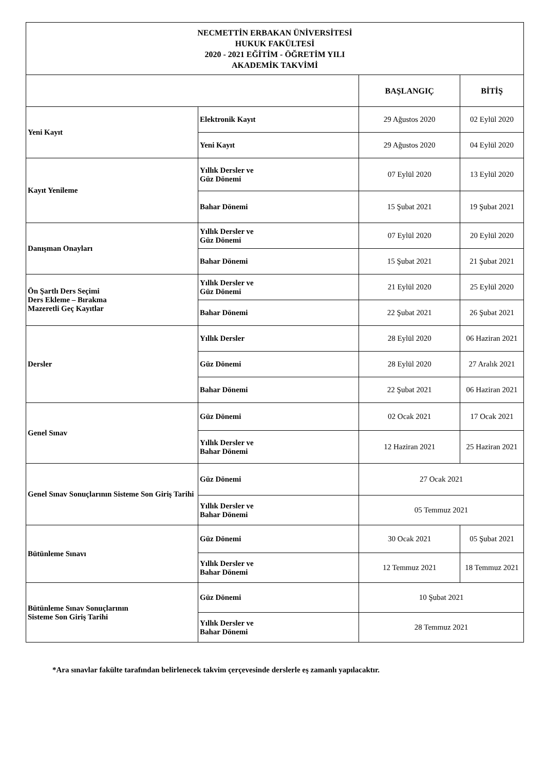| NECMETTİN ERBAKAN ÜNİVERSİTESİ HUKUK FAKÜLTESİ 2020 - 2021 EĞİTİM - ÖĞRETİM YILI AKADEMİK TAKVİMİ | | | |
| | | BAŞLANGIÇ | BİTİŞ |
| Yeni Kayıt | Elektronik Kayıt | 29 Ağustos 2020 | 02 Eylül 2020 |
| | Yeni Kayıt | 29 Ağustos 2020 | 04 Eylül 2020 |
| Kayıt Yenileme | Yıllık Dersler ve Güz Dönemi | 07 Eylül 2020 | 13 Eylül 2020 |
| | Bahar Dönemi | 15 Şubat 2021 | 19 Şubat 2021 |
| Danışman Onayları | Yıllık Dersler ve Güz Dönemi | 07 Eylül 2020 | 20 Eylül 2020 |
| | Bahar Dönemi | 15 Şubat 2021 | 21 Şubat 2021 |
| Ön Şartlı Ders Seçimi Ders Ekleme – Bırakma Mazeretli Geç Kayıtlar | Yıllık Dersler ve Güz Dönemi | 21 Eylül 2020 | 25 Eylül 2020 |
| | Bahar Dönemi | 22 Şubat 2021 | 26 Şubat 2021 |
| Dersler | Yıllık Dersler | 28 Eylül 2020 | 06 Haziran 2021 |
| | Güz Dönemi | 28 Eylül 2020 | 27 Aralık 2021 |
| | Bahar Dönemi | 22 Şubat 2021 | 06 Haziran 2021 |
| Genel Sınav | Güz Dönemi | 02 Ocak 2021 | 17 Ocak 2021 |
| | Yıllık Dersler ve Bahar Dönemi | 12 Haziran 2021 | 25 Haziran 2021 |
| Genel Sınav Sonuçlarının Sisteme Son Giriş Tarihi | Güz Dönemi | 27 Ocak 2021 | |
| | Yıllık Dersler ve Bahar Dönemi | 05 Temmuz 2021 | |
| Bütünleme Sınavı | Güz Dönemi | 30 Ocak 2021 | 05 Şubat 2021 |
| | Yıllık Dersler ve Bahar Dönemi | 12 Temmuz 2021 | 18 Temmuz 2021 |
| Bütünleme Sınav Sonuçlarının Sisteme Son Giriş Tarihi | Güz Dönemi | 10 Şubat 2021 | |
| | Yıllık Dersler ve Bahar Dönemi | 28 Temmuz 2021 | |
*Ara sınavlar fakülte tarafından belirlenecek takvim çerçevesinde derslerle eş zamanlı yapılacaktır.